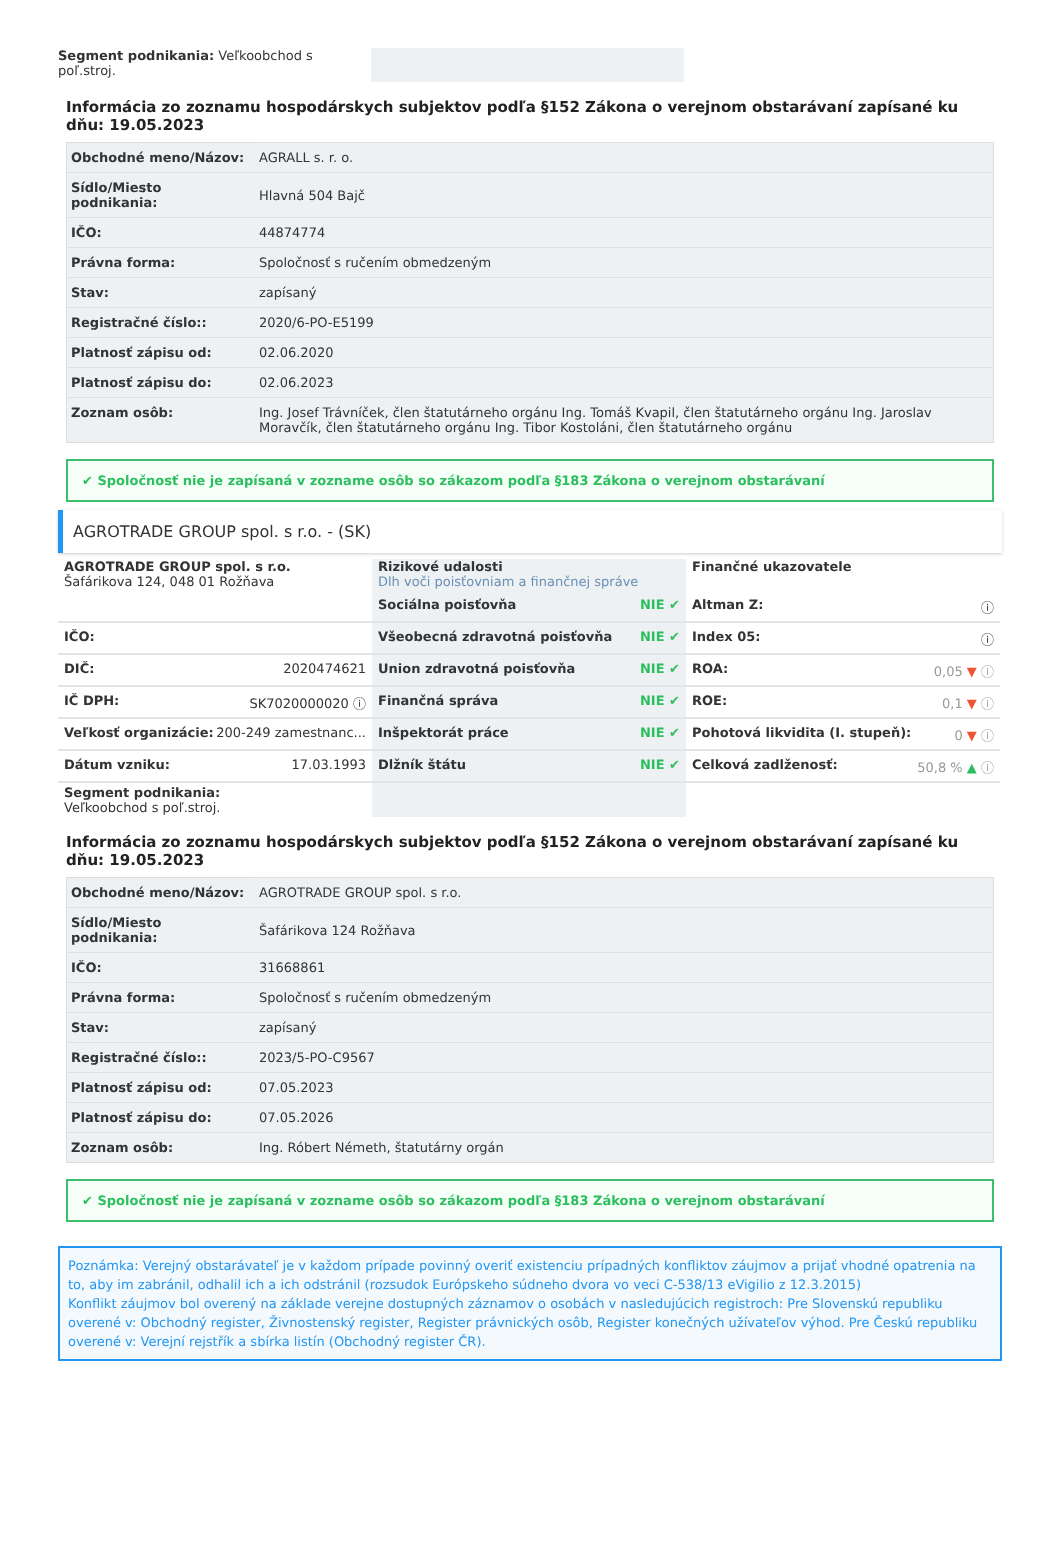Segment podnikania: Veľkoobchod s poľ.stroj.
Informácia zo zoznamu hospodárskych subjektov podľa §152 Zákona o verejnom obstarávaní zapísané ku dňu: 19.05.2023
| Obchodné meno/Názov: | AGRALL s. r. o. |
| Sídlo/Miesto podnikania: | Hlavná 504 Bajč |
| IČO: | 44874774 |
| Právna forma: | Spoločnosť s ručením obmedzeným |
| Stav: | zapísaný |
| Registračné číslo:: | 2020/6-PO-E5199 |
| Platnosť zápisu od: | 02.06.2020 |
| Platnosť zápisu do: | 02.06.2023 |
| Zoznam osôb: | Ing. Josef Trávníček, člen štatutárneho orgánu Ing. Tomáš Kvapil, člen štatutárneho orgánu Ing. Jaroslav Moravčík, člen štatutárneho orgánu Ing. Tibor Kostoláni, člen štatutárneho orgánu |
✔ Spoločnosť nie je zapísaná v zozname osôb so zákazom podľa §183 Zákona o verejnom obstarávaní
AGROTRADE GROUP spol. s r.o. - (SK)
AGROTRADE GROUP spol. s r.o.
Šafárikova 124, 048 01 Rožňava
IČO:
DIČ: 2020474621
IČ DPH: SK7020000020 ⓘ
Veľkosť organizácie: 200-249 zamestnanc...
Dátum vzniku: 17.03.1993
Segment podnikania:
Veľkoobchod s poľ.stroj.
Rizikové udalosti
Dlh voči poisťovniam a finančnej správe
Sociálna poisťovňa NIE ✔
Všeobecná zdravotná poisťovňa NIE ✔
Union zdravotná poisťovňa NIE ✔
Finančná správa NIE ✔
Inšpektorát práce NIE ✔
Dlžník štátu NIE ✔
Finančné ukazovatele
Altman Z: ⓘ
Index 05: ⓘ
ROA: 0,05 ▼ ⓘ
ROE: 0,1 ▼ ⓘ
Pohotová likvidita (I. stupeň): 0 ▼ ⓘ
Celková zadlženosť: 50,8 % ▲ ⓘ
Informácia zo zoznamu hospodárskych subjektov podľa §152 Zákona o verejnom obstarávaní zapísané ku dňu: 19.05.2023
| Obchodné meno/Názov: | AGROTRADE GROUP spol. s r.o. |
| Sídlo/Miesto podnikania: | Šafárikova 124 Rožňava |
| IČO: | 31668861 |
| Právna forma: | Spoločnosť s ručením obmedzeným |
| Stav: | zapísaný |
| Registračné číslo:: | 2023/5-PO-C9567 |
| Platnosť zápisu od: | 07.05.2023 |
| Platnosť zápisu do: | 07.05.2026 |
| Zoznam osôb: | Ing. Róbert Németh, štatutárny orgán |
✔ Spoločnosť nie je zapísaná v zozname osôb so zákazom podľa §183 Zákona o verejnom obstarávaní
Poznámka: Verejný obstarávateľ je v každom prípade povinný overiť existenciu prípadných konfliktov záujmov a prijať vhodné opatrenia na to, aby im zabránil, odhalil ich a ich odstránil (rozsudok Európskeho súdneho dvora vo veci C-538/13 eVigilio z 12.3.2015)
Konflikt záujmov bol overený na základe verejne dostupných záznamov o osobách v nasledujúcich registroch: Pre Slovenskú republiku overené v: Obchodný register, Živnostenský register, Register právnických osôb, Register konečných užívateľov výhod. Pre Českú republiku overené v: Verejní rejstřík a sbírka listín (Obchodný register ČR).